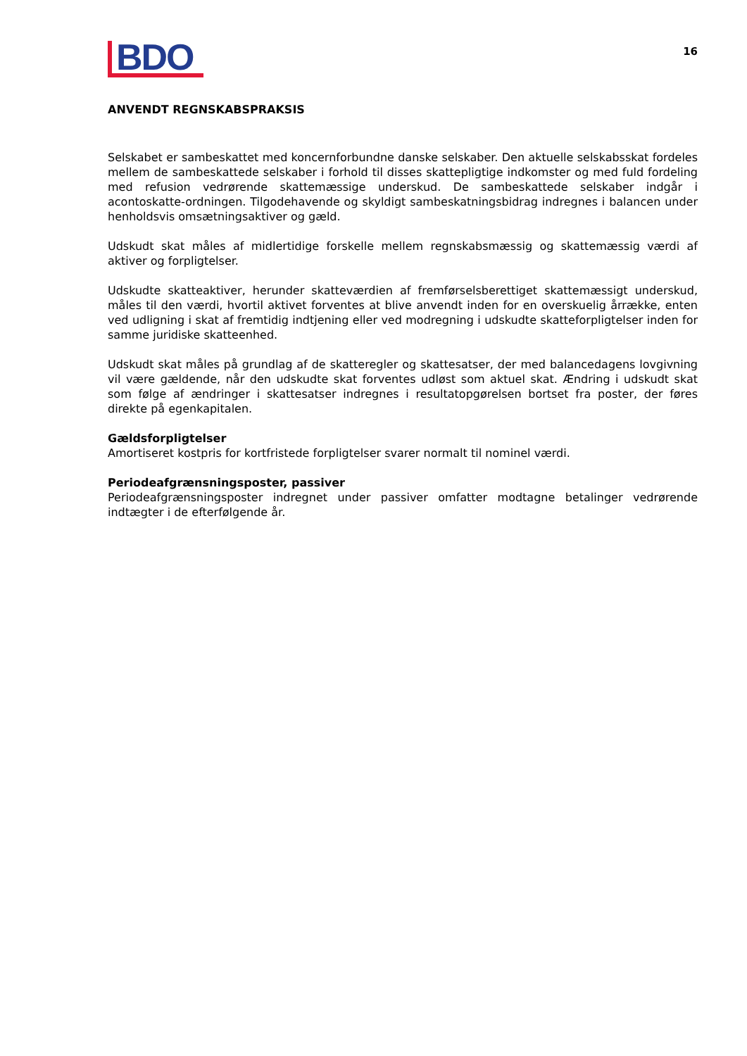BDO
16
ANVENDT REGNSKABSPRAKSIS
Selskabet er sambeskattet med koncernforbundne danske selskaber. Den aktuelle selskabsskat fordeles mellem de sambeskattede selskaber i forhold til disses skattepligtige indkomster og med fuld fordeling med refusion vedrørende skattemæssige underskud. De sambeskattede selskaber indgår i acontoskatte-ordningen. Tilgodehavende og skyldigt sambeskatningsbidrag indregnes i balancen under henholdsvis omsætningsaktiver og gæld.
Udskudt skat måles af midlertidige forskelle mellem regnskabsmæssig og skattemæssig værdi af aktiver og forpligtelser.
Udskudte skatteaktiver, herunder skatteværdien af fremførselsberettiget skattemæssigt underskud, måles til den værdi, hvortil aktivet forventes at blive anvendt inden for en overskuelig årrække, enten ved udligning i skat af fremtidig indtjening eller ved modregning i udskudte skatteforpligtelser inden for samme juridiske skatteenhed.
Udskudt skat måles på grundlag af de skatteregler og skattesatser, der med balancedagens lovgivning vil være gældende, når den udskudte skat forventes udløst som aktuel skat. Ændring i udskudt skat som følge af ændringer i skattesatser indregnes i resultatopgørelsen bortset fra poster, der føres direkte på egenkapitalen.
Gældsforpligtelser
Amortiseret kostpris for kortfristede forpligtelser svarer normalt til nominel værdi.
Periodeafgrænsningsposter, passiver
Periodeafgrænsningsposter indregnet under passiver omfatter modtagne betalinger vedrørende indtægter i de efterfølgende år.